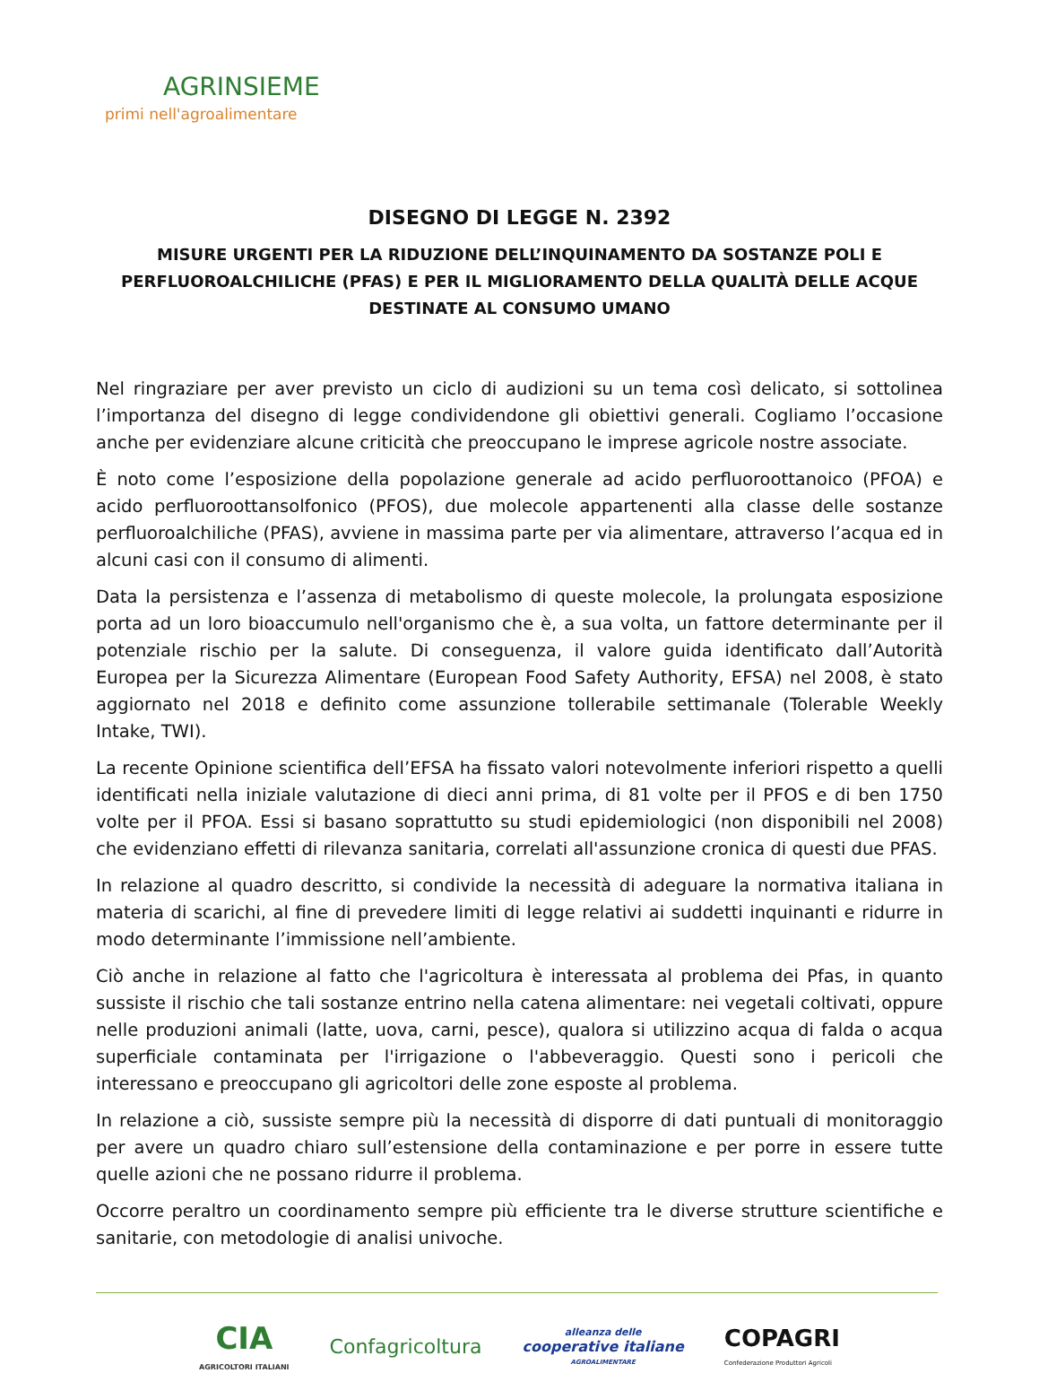AGRINSIEME
primi nell'agroalimentare
DISEGNO DI LEGGE N. 2392
MISURE URGENTI PER LA RIDUZIONE DELL’INQUINAMENTO DA SOSTANZE POLI E PERFLUOROALCHILICHE (PFAS) E PER IL MIGLIORAMENTO DELLA QUALITÀ DELLE ACQUE DESTINATE AL CONSUMO UMANO
Nel ringraziare per aver previsto un ciclo di audizioni su un tema così delicato, si sottolinea l’importanza del disegno di legge condividendone gli obiettivi generali. Cogliamo l’occasione anche per evidenziare alcune criticità che preoccupano le imprese agricole nostre associate.
È noto come l’esposizione della popolazione generale ad acido perfluoroottanoico (PFOA) e acido perfluoroottansolfonico (PFOS), due molecole appartenenti alla classe delle sostanze perfluoroalchiliche (PFAS), avviene in massima parte per via alimentare, attraverso l’acqua ed in alcuni casi con il consumo di alimenti.
Data la persistenza e l’assenza di metabolismo di queste molecole, la prolungata esposizione porta ad un loro bioaccumulo nell'organismo che è, a sua volta, un fattore determinante per il potenziale rischio per la salute. Di conseguenza, il valore guida identificato dall’Autorità Europea per la Sicurezza Alimentare (European Food Safety Authority, EFSA) nel 2008, è stato aggiornato nel 2018 e definito come assunzione tollerabile settimanale (Tolerable Weekly Intake, TWI).
La recente Opinione scientifica dell’EFSA ha fissato valori notevolmente inferiori rispetto a quelli identificati nella iniziale valutazione di dieci anni prima, di 81 volte per il PFOS e di ben 1750 volte per il PFOA. Essi si basano soprattutto su studi epidemiologici (non disponibili nel 2008) che evidenziano effetti di rilevanza sanitaria, correlati all'assunzione cronica di questi due PFAS.
In relazione al quadro descritto, si condivide la necessità di adeguare la normativa italiana in materia di scarichi, al fine di prevedere limiti di legge relativi ai suddetti inquinanti e ridurre in modo determinante l’immissione nell’ambiente.
Ciò anche in relazione al fatto che l'agricoltura è interessata al problema dei Pfas, in quanto sussiste il rischio che tali sostanze entrino nella catena alimentare: nei vegetali coltivati, oppure nelle produzioni animali (latte, uova, carni, pesce), qualora si utilizzino acqua di falda o acqua superficiale contaminata per l'irrigazione o l'abbeveraggio. Questi sono i pericoli che interessano e preoccupano gli agricoltori delle zone esposte al problema.
In relazione a ciò, sussiste sempre più la necessità di disporre di dati puntuali di monitoraggio per avere un quadro chiaro sull’estensione della contaminazione e per porre in essere tutte quelle azioni che ne possano ridurre il problema.
Occorre peraltro un coordinamento sempre più efficiente tra le diverse strutture scientifiche e sanitarie, con metodologie di analisi univoche.
CIA
AGRICOLTORI ITALIANI
Confagricoltura
alleanza delle
cooperative italiane
AGROALIMENTARE
COPAGRI
Confederazione Produttori Agricoli